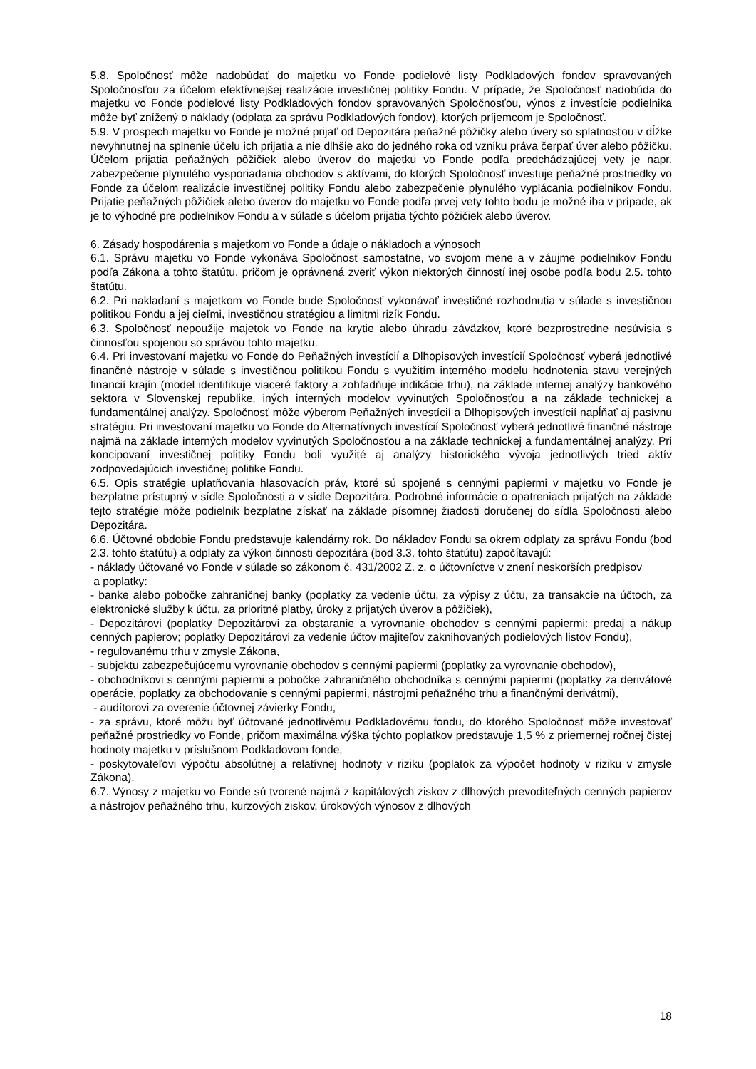5.8. Spoločnosť môže nadobúdať do majetku vo Fonde podielové listy Podkladových fondov spravovaných Spoločnosťou za účelom efektívnejšej realizácie investičnej politiky Fondu. V prípade, že Spoločnosť nadobúda do majetku vo Fonde podielové listy Podkladových fondov spravovaných Spoločnosťou, výnos z investície podielnika môže byť znížený o náklady (odplata za správu Podkladových fondov), ktorých príjemcom je Spoločnosť.
5.9. V prospech majetku vo Fonde je možné prijať od Depozitára peňažné pôžičky alebo úvery so splatnosťou v dĺžke nevyhnutnej na splnenie účelu ich prijatia a nie dlhšie ako do jedného roka od vzniku práva čerpať úver alebo pôžičku. Účelom prijatia peňažných pôžičiek alebo úverov do majetku vo Fonde podľa predchádzajúcej vety je napr. zabezpečenie plynulého vysporiadania obchodov s aktívami, do ktorých Spoločnosť investuje peňažné prostriedky vo Fonde za účelom realizácie investičnej politiky Fondu alebo zabezpečenie plynulého vyplácania podielnikov Fondu. Prijatie peňažných pôžičiek alebo úverov do majetku vo Fonde podľa prvej vety tohto bodu je možné iba v prípade, ak je to výhodné pre podielnikov Fondu a v súlade s účelom prijatia týchto pôžičiek alebo úverov.
6. Zásady hospodárenia s majetkom vo Fonde a údaje o nákladoch a výnosoch
6.1. Správu majetku vo Fonde vykonáva Spoločnosť samostatne, vo svojom mene a v záujme podielnikov Fondu podľa Zákona a tohto štatútu, pričom je oprávnená zveriť výkon niektorých činností inej osobe podľa bodu 2.5. tohto štatútu.
6.2. Pri nakladaní s majetkom vo Fonde bude Spoločnosť vykonávať investičné rozhodnutia v súlade s investičnou politikou Fondu a jej cieľmi, investičnou stratégiou a limitmi rizík Fondu.
6.3. Spoločnosť nepoužije majetok vo Fonde na krytie alebo úhradu záväzkov, ktoré bezprostredne nesúvisia s činnosťou spojenou so správou tohto majetku.
6.4. Pri investovaní majetku vo Fonde do Peňažných investícií a Dlhopisových investícií Spoločnosť vyberá jednotlivé finančné nástroje v súlade s investičnou politikou Fondu s využitím interného modelu hodnotenia stavu verejných financií krajín (model identifikuje viaceré faktory a zohľadňuje indikácie trhu), na základe internej analýzy bankového sektora v Slovenskej republike, iných interných modelov vyvinutých Spoločnosťou a na základe technickej a fundamentálnej analýzy. Spoločnosť môže výberom Peňažných investícií a Dlhopisových investícií napĺňať aj pasívnu stratégiu. Pri investovaní majetku vo Fonde do Alternatívnych investícií Spoločnosť vyberá jednotlivé finančné nástroje najmä na základe interných modelov vyvinutých Spoločnosťou a na základe technickej a fundamentálnej analýzy. Pri koncipovaní investičnej politiky Fondu boli využité aj analýzy historického vývoja jednotlivých tried aktív zodpovedajúcich investičnej politike Fondu.
6.5. Opis stratégie uplatňovania hlasovacích práv, ktoré sú spojené s cennými papiermi v majetku vo Fonde je bezplatne prístupný v sídle Spoločnosti a v sídle Depozitára. Podrobné informácie o opatreniach prijatých na základe tejto stratégie môže podielnik bezplatne získať na základe písomnej žiadosti doručenej do sídla Spoločnosti alebo Depozitára.
6.6. Účtovné obdobie Fondu predstavuje kalendárny rok. Do nákladov Fondu sa okrem odplaty za správu Fondu (bod 2.3. tohto štatútu) a odplaty za výkon činnosti depozitára (bod 3.3. tohto štatútu) započítavajú:
- náklady účtované vo Fonde v súlade so zákonom č. 431/2002 Z. z. o účtovníctve v znení neskorších predpisov
a poplatky:
- banke alebo pobočke zahraničnej banky (poplatky za vedenie účtu, za výpisy z účtu, za transakcie na účtoch, za elektronické služby k účtu, za prioritné platby, úroky z prijatých úverov a pôžičiek),
- Depozitárovi (poplatky Depozitárovi za obstaranie a vyrovnanie obchodov s cennými papiermi: predaj a nákup cenných papierov; poplatky Depozitárovi za vedenie účtov majiteľov zaknihovaných podielových listov Fondu),
- regulovanému trhu v zmysle Zákona,
- subjektu zabezpečujúcemu vyrovnanie obchodov s cennými papiermi (poplatky za vyrovnanie obchodov),
- obchodníkovi s cennými papiermi a pobočke zahraničného obchodníka s cennými papiermi (poplatky za derivátové operácie, poplatky za obchodovanie s cennými papiermi, nástrojmi peňažného trhu a finančnými derivátmi),
- audítorovi za overenie účtovnej závierky Fondu,
- za správu, ktoré môžu byť účtované jednotlivému Podkladovému fondu, do ktorého Spoločnosť môže investovať peňažné prostriedky vo Fonde, pričom maximálna výška týchto poplatkov predstavuje 1,5 % z priemernej ročnej čistej hodnoty majetku v príslušnom Podkladovom fonde,
- poskytovateľovi výpočtu absolútnej a relatívnej hodnoty v riziku (poplatok za výpočet hodnoty v riziku v zmysle Zákona).
6.7. Výnosy z majetku vo Fonde sú tvorené najmä z kapitálových ziskov z dlhových prevoditeľných cenných papierov a nástrojov peňažného trhu, kurzových ziskov, úrokových výnosov z dlhových
18